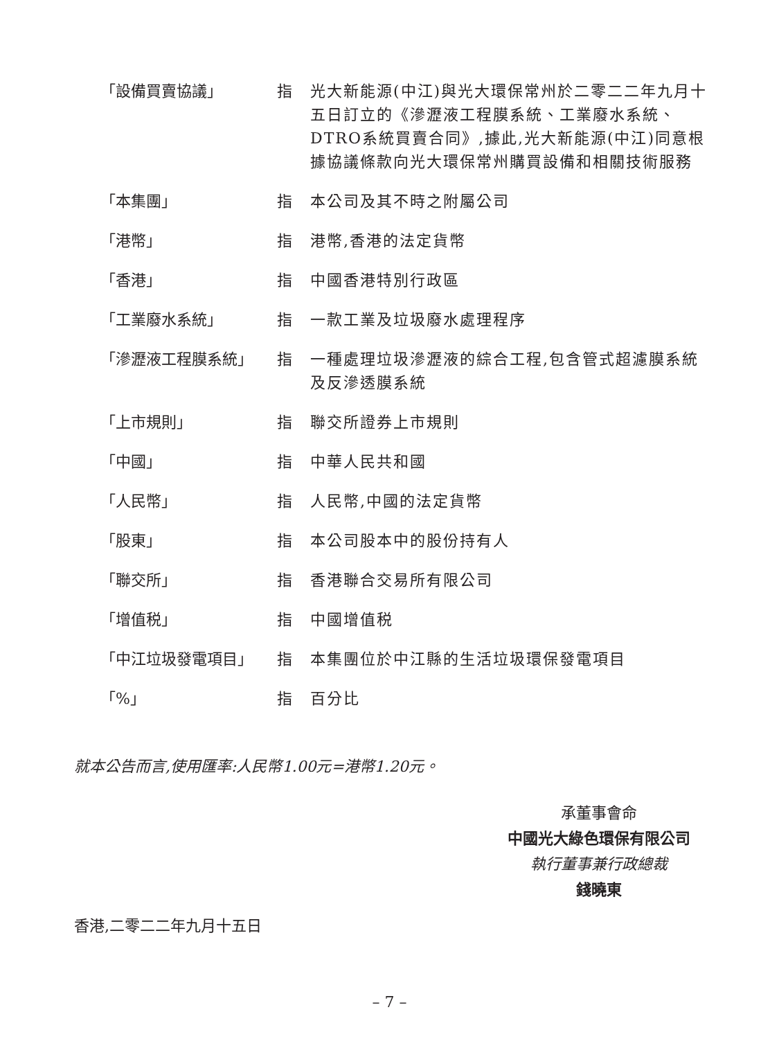「設備買賣協議」 指 光大新能源(中江)與光大環保常州於二零二二年九月十五日訂立的《滲瀝液工程膜系統、工業廢水系統、DTRO系統買賣合同》,據此,光大新能源(中江)同意根據協議條款向光大環保常州購買設備和相關技術服務
「本集團」 指 本公司及其不時之附屬公司
「港幣」 指 港幣,香港的法定貨幣
「香港」 指 中國香港特別行政區
「工業廢水系統」 指 一款工業及垃圾廢水處理程序
「滲瀝液工程膜系統」 指 一種處理垃圾滲瀝液的綜合工程,包含管式超濾膜系統及反滲透膜系統
「上市規則」 指 聯交所證券上市規則
「中國」 指 中華人民共和國
「人民幣」 指 人民幣,中國的法定貨幣
「股東」 指 本公司股本中的股份持有人
「聯交所」 指 香港聯合交易所有限公司
「增值税」 指 中國增值税
「中江垃圾發電項目」 指 本集團位於中江縣的生活垃圾環保發電項目
「%」 指 百分比
就本公告而言,使用匯率:人民幣1.00元=港幣1.20元。
承董事會命
中國光大綠色環保有限公司
執行董事兼行政總裁
錢曉東
香港,二零二二年九月十五日
– 7 –